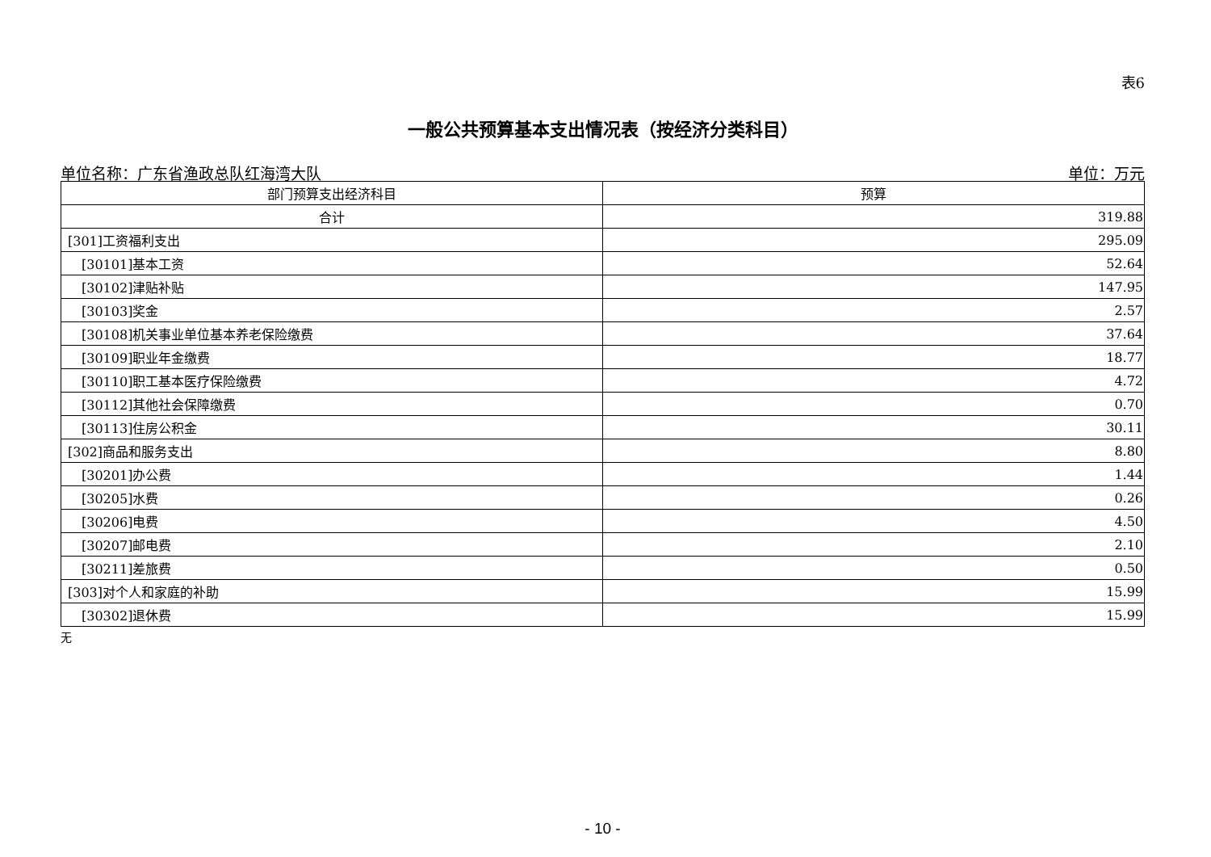表6
一般公共预算基本支出情况表（按经济分类科目）
单位名称：广东省渔政总队红海湾大队 单位：万元
| 部门预算支出经济科目 | 预算 |
| --- | --- |
| 合计 | 319.88 |
| [301]工资福利支出 | 295.09 |
| [30101]基本工资 | 52.64 |
| [30102]津贴补贴 | 147.95 |
| [30103]奖金 | 2.57 |
| [30108]机关事业单位基本养老保险缴费 | 37.64 |
| [30109]职业年金缴费 | 18.77 |
| [30110]职工基本医疗保险缴费 | 4.72 |
| [30112]其他社会保障缴费 | 0.70 |
| [30113]住房公积金 | 30.11 |
| [302]商品和服务支出 | 8.80 |
| [30201]办公费 | 1.44 |
| [30205]水费 | 0.26 |
| [30206]电费 | 4.50 |
| [30207]邮电费 | 2.10 |
| [30211]差旅费 | 0.50 |
| [303]对个人和家庭的补助 | 15.99 |
| [30302]退休费 | 15.99 |
无
- 10 -